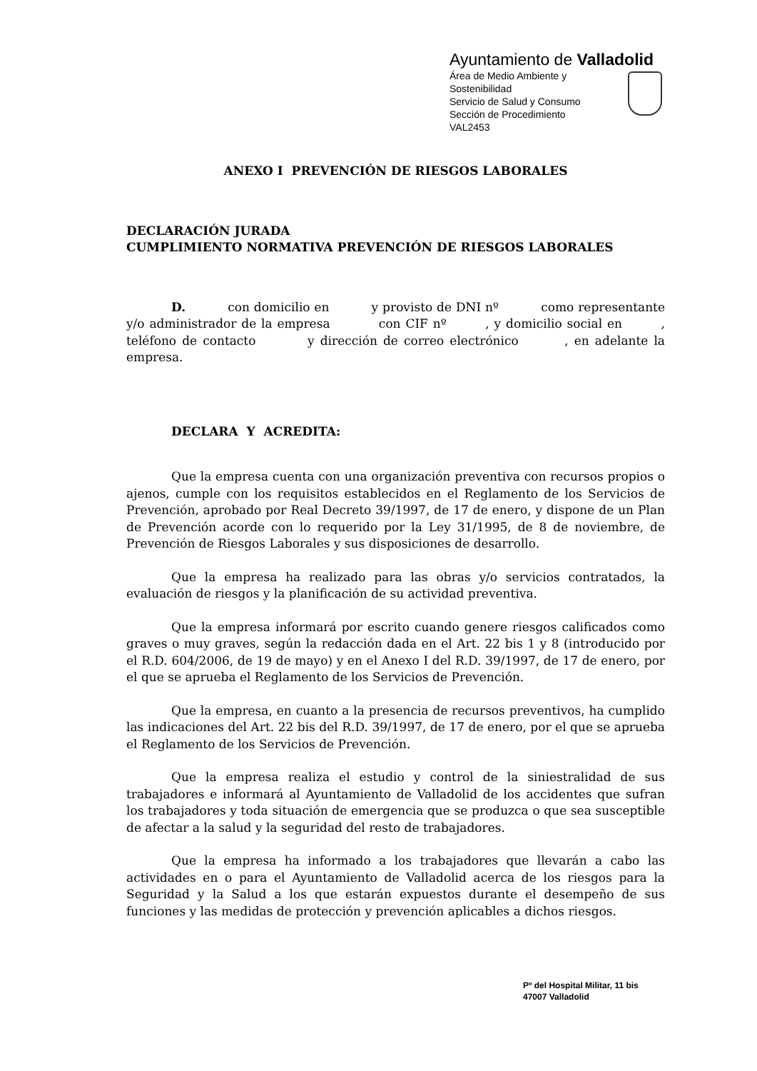Ayuntamiento de Valladolid
Área de Medio Ambiente y
Sostenibilidad
Servicio de Salud y Consumo
Sección de Procedimiento
VAL2453
ANEXO I PREVENCIÓN DE RIESGOS LABORALES
DECLARACIÓN JURADA
CUMPLIMIENTO NORMATIVA PREVENCIÓN DE RIESGOS LABORALES
D. con domicilio en y provisto de DNI nº como representante y/o administrador de la empresa con CIF nº , y domicilio social en , teléfono de contacto y dirección de correo electrónico , en adelante la empresa.
DECLARA Y ACREDITA:
Que la empresa cuenta con una organización preventiva con recursos propios o ajenos, cumple con los requisitos establecidos en el Reglamento de los Servicios de Prevención, aprobado por Real Decreto 39/1997, de 17 de enero, y dispone de un Plan de Prevención acorde con lo requerido por la Ley 31/1995, de 8 de noviembre, de Prevención de Riesgos Laborales y sus disposiciones de desarrollo.
Que la empresa ha realizado para las obras y/o servicios contratados, la evaluación de riesgos y la planificación de su actividad preventiva.
Que la empresa informará por escrito cuando genere riesgos calificados como graves o muy graves, según la redacción dada en el Art. 22 bis 1 y 8 (introducido por el R.D. 604/2006, de 19 de mayo) y en el Anexo I del R.D. 39/1997, de 17 de enero, por el que se aprueba el Reglamento de los Servicios de Prevención.
Que la empresa, en cuanto a la presencia de recursos preventivos, ha cumplido las indicaciones del Art. 22 bis del R.D. 39/1997, de 17 de enero, por el que se aprueba el Reglamento de los Servicios de Prevención.
Que la empresa realiza el estudio y control de la siniestralidad de sus trabajadores e informará al Ayuntamiento de Valladolid de los accidentes que sufran los trabajadores y toda situación de emergencia que se produzca o que sea susceptible de afectar a la salud y la seguridad del resto de trabajadores.
Que la empresa ha informado a los trabajadores que llevarán a cabo las actividades en o para el Ayuntamiento de Valladolid acerca de los riesgos para la Seguridad y la Salud a los que estarán expuestos durante el desempeño de sus funciones y las medidas de protección y prevención aplicables a dichos riesgos.
Pº del Hospital Militar, 11 bis
47007 Valladolid